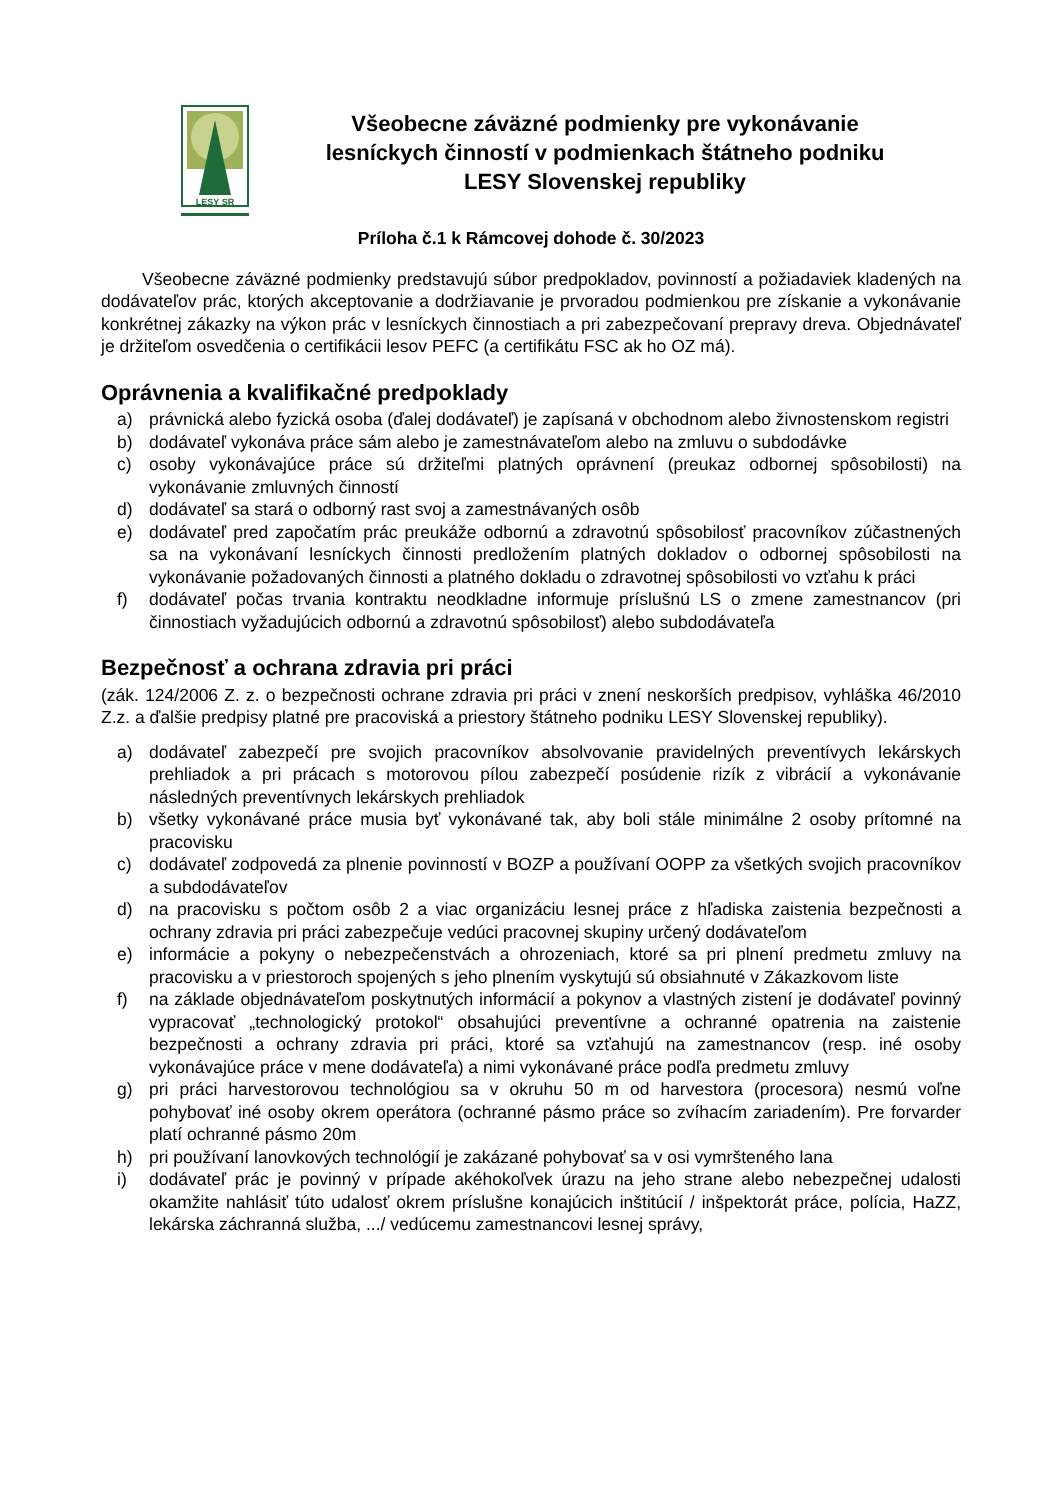LESY SR
Všeobecne záväzné podmienky pre vykonávanie
lesníckych činností v podmienkach štátneho podniku
LESY Slovenskej republiky
Príloha č.1 k Rámcovej dohode č. 30/2023
Všeobecne záväzné podmienky predstavujú súbor predpokladov, povinností a požiadaviek kladených na dodávateľov prác, ktorých akceptovanie a dodržiavanie je prvoradou podmienkou pre získanie a vykonávanie konkrétnej zákazky na výkon prác v lesníckych činnostiach a pri zabezpečovaní prepravy dreva. Objednávateľ je držiteľom osvedčenia o certifikácii lesov PEFC (a certifikátu FSC ak ho OZ má).
Oprávnenia a kvalifikačné predpoklady
a) právnická alebo fyzická osoba (ďalej dodávateľ) je zapísaná v obchodnom alebo živnostenskom registri
b) dodávateľ vykonáva práce sám alebo je zamestnávateľom alebo na zmluvu o subdodávke
c) osoby vykonávajúce práce sú držiteľmi platných oprávnení (preukaz odbornej spôsobilosti) na vykonávanie zmluvných činností
d) dodávateľ sa stará o odborný rast svoj a zamestnávaných osôb
e) dodávateľ pred započatím prác preukáže odbornú a zdravotnú spôsobilosť pracovníkov zúčastnených sa na vykonávaní lesníckych činnosti predložením platných dokladov o odbornej spôsobilosti na vykonávanie požadovaných činnosti a platného dokladu o zdravotnej spôsobilosti vo vzťahu k práci
f) dodávateľ počas trvania kontraktu neodkladne informuje príslušnú LS o zmene zamestnancov (pri činnostiach vyžadujúcich odbornú a zdravotnú spôsobilosť) alebo subdodávateľa
Bezpečnosť a ochrana zdravia pri práci
(zák. 124/2006 Z. z. o bezpečnosti ochrane zdravia pri práci v znení neskorších predpisov, vyhláška 46/2010 Z.z. a ďalšie predpisy platné pre pracoviská a priestory štátneho podniku LESY Slovenskej republiky).
a) dodávateľ zabezpečí pre svojich pracovníkov absolvovanie pravidelných preventívych lekárskych prehliadok a pri prácach s motorovou pílou zabezpečí posúdenie rizík z vibrácií a vykonávanie následných preventívnych lekárskych prehliadok
b) všetky vykonávané práce musia byť vykonávané tak, aby boli stále minimálne 2 osoby prítomné na pracovisku
c) dodávateľ zodpovedá za plnenie povinností v BOZP a používaní OOPP za všetkých svojich pracovníkov a subdodávateľov
d) na pracovisku s počtom osôb 2 a viac organizáciu lesnej práce z hľadiska zaistenia bezpečnosti a ochrany zdravia pri práci zabezpečuje vedúci pracovnej skupiny určený dodávateľom
e) informácie a pokyny o nebezpečenstvách a ohrozeniach, ktoré sa pri plnení predmetu zmluvy na pracovisku a v priestoroch spojených s jeho plnením vyskytujú sú obsiahnuté v Zákazkovom liste
f) na základe objednávateľom poskytnutých informácií a pokynov a vlastných zistení je dodávateľ povinný vypracovať „technologický protokol“ obsahujúci preventívne a ochranné opatrenia na zaistenie bezpečnosti a ochrany zdravia pri práci, ktoré sa vzťahujú na zamestnancov (resp. iné osoby vykonávajúce práce v mene dodávateľa) a nimi vykonávané práce podľa predmetu zmluvy
g) pri práci harvestorovou technológiou sa v okruhu 50 m od harvestora (procesora) nesmú voľne pohybovať iné osoby okrem operátora (ochranné pásmo práce so zvíhacím zariadením). Pre forvarder platí ochranné pásmo 20m
h) pri používaní lanovkových technológií je zakázané pohybovať sa v osi vymršteného lana
i) dodávateľ prác je povinný v prípade akéhokoľvek úrazu na jeho strane alebo nebezpečnej udalosti okamžite nahlásiť túto udalosť okrem príslušne konajúcich inštitúcií / inšpektorát práce, polícia, HaZZ, lekárska záchranná služba, .../ vedúcemu zamestnancovi lesnej správy,